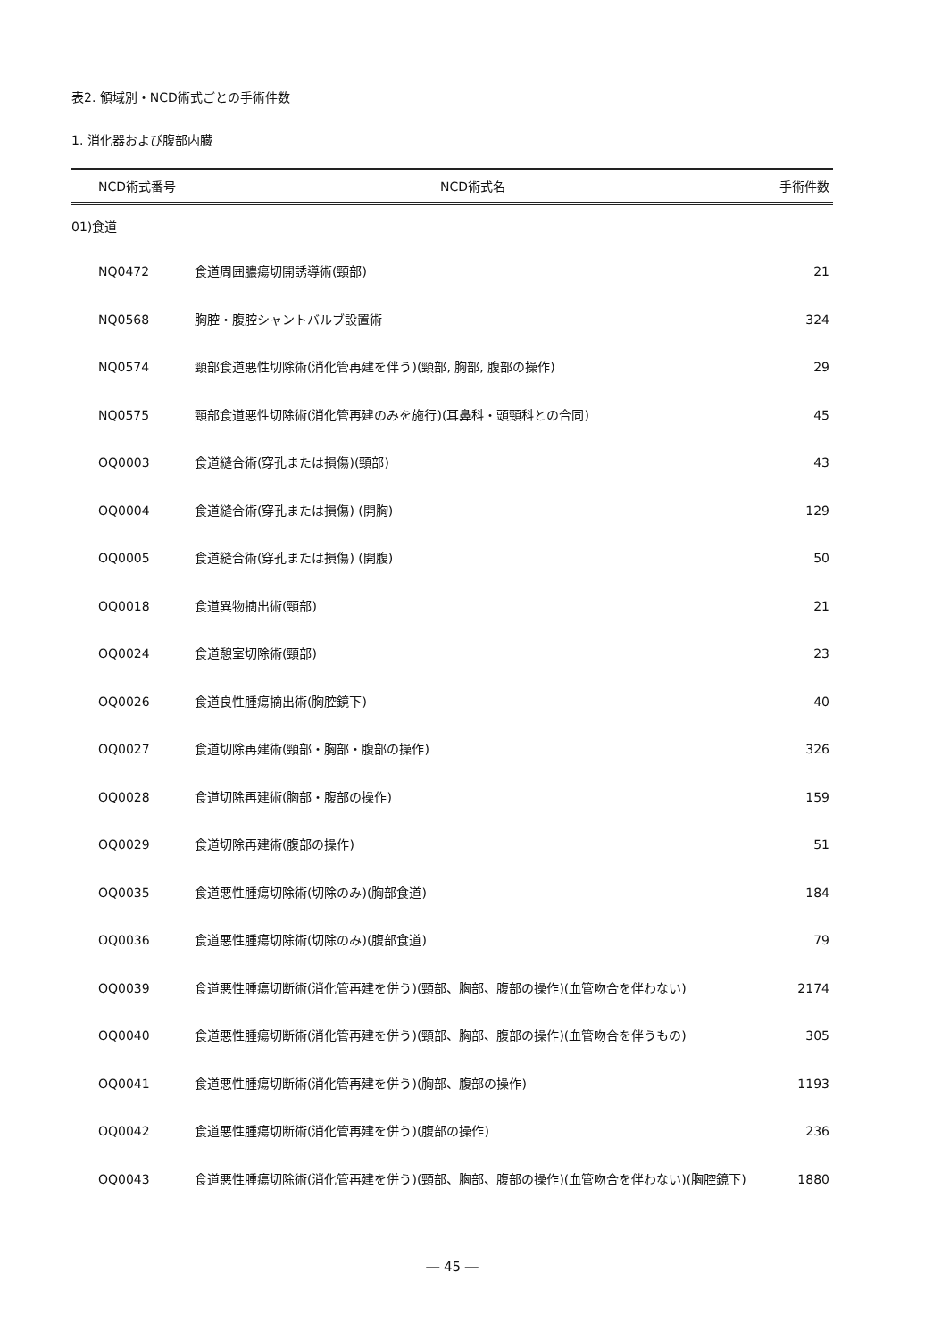表2. 領域別・NCD術式ごとの手術件数
1. 消化器および腹部内臓
| NCD術式番号 | NCD術式名 | 手術件数 |
| --- | --- | --- |
| 01)食道 | | |
| NQ0472 | 食道周囲膿瘍切開誘導術(頸部) | 21 |
| NQ0568 | 胸腔・腹腔シャントバルブ設置術 | 324 |
| NQ0574 | 頸部食道悪性切除術(消化管再建を伴う)(頸部, 胸部, 腹部の操作) | 29 |
| NQ0575 | 頸部食道悪性切除術(消化管再建のみを施行)(耳鼻科・頭頸科との合同) | 45 |
| OQ0003 | 食道縫合術(穿孔または損傷)(頸部) | 43 |
| OQ0004 | 食道縫合術(穿孔または損傷) (開胸) | 129 |
| OQ0005 | 食道縫合術(穿孔または損傷) (開腹) | 50 |
| OQ0018 | 食道異物摘出術(頸部) | 21 |
| OQ0024 | 食道憩室切除術(頸部) | 23 |
| OQ0026 | 食道良性腫瘍摘出術(胸腔鏡下) | 40 |
| OQ0027 | 食道切除再建術(頸部・胸部・腹部の操作) | 326 |
| OQ0028 | 食道切除再建術(胸部・腹部の操作) | 159 |
| OQ0029 | 食道切除再建術(腹部の操作) | 51 |
| OQ0035 | 食道悪性腫瘍切除術(切除のみ)(胸部食道) | 184 |
| OQ0036 | 食道悪性腫瘍切除術(切除のみ)(腹部食道) | 79 |
| OQ0039 | 食道悪性腫瘍切断術(消化管再建を併う)(頸部、胸部、腹部の操作)(血管吻合を伴わない) | 2174 |
| OQ0040 | 食道悪性腫瘍切断術(消化管再建を併う)(頸部、胸部、腹部の操作)(血管吻合を伴うもの) | 305 |
| OQ0041 | 食道悪性腫瘍切断術(消化管再建を併う)(胸部、腹部の操作) | 1193 |
| OQ0042 | 食道悪性腫瘍切断術(消化管再建を併う)(腹部の操作) | 236 |
| OQ0043 | 食道悪性腫瘍切除術(消化管再建を併う)(頸部、胸部、腹部の操作)(血管吻合を伴わない)(胸腔鏡下) | 1880 |
― 45 ―